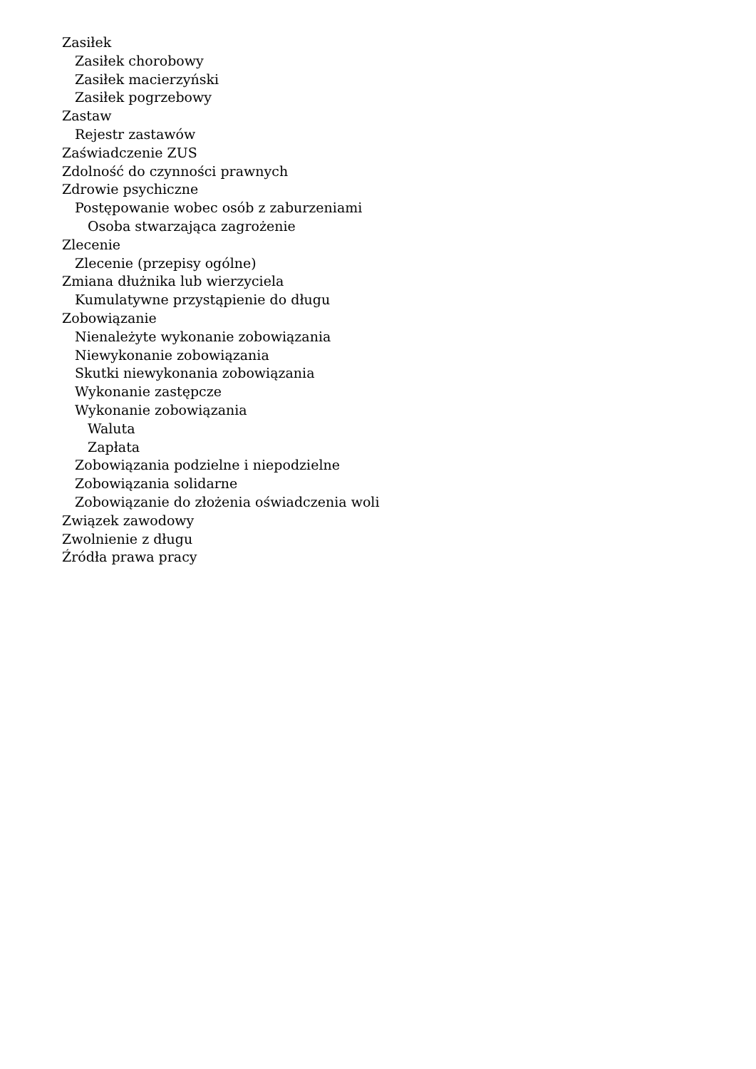Zasiłek
Zasiłek chorobowy
Zasiłek macierzyński
Zasiłek pogrzebowy
Zastaw
Rejestr zastawów
Zaświadczenie ZUS
Zdolność do czynności prawnych
Zdrowie psychiczne
Postępowanie wobec osób z zaburzeniami
Osoba stwarzająca zagrożenie
Zlecenie
Zlecenie (przepisy ogólne)
Zmiana dłużnika lub wierzyciela
Kumulatywne przystąpienie do długu
Zobowiązanie
Nienależyte wykonanie zobowiązania
Niewykonanie zobowiązania
Skutki niewykonania zobowiązania
Wykonanie zastępcze
Wykonanie zobowiązania
Waluta
Zapłata
Zobowiązania podzielne i niepodzielne
Zobowiązania solidarne
Zobowiązanie do złożenia oświadczenia woli
Związek zawodowy
Zwolnienie z długu
Źródła prawa pracy